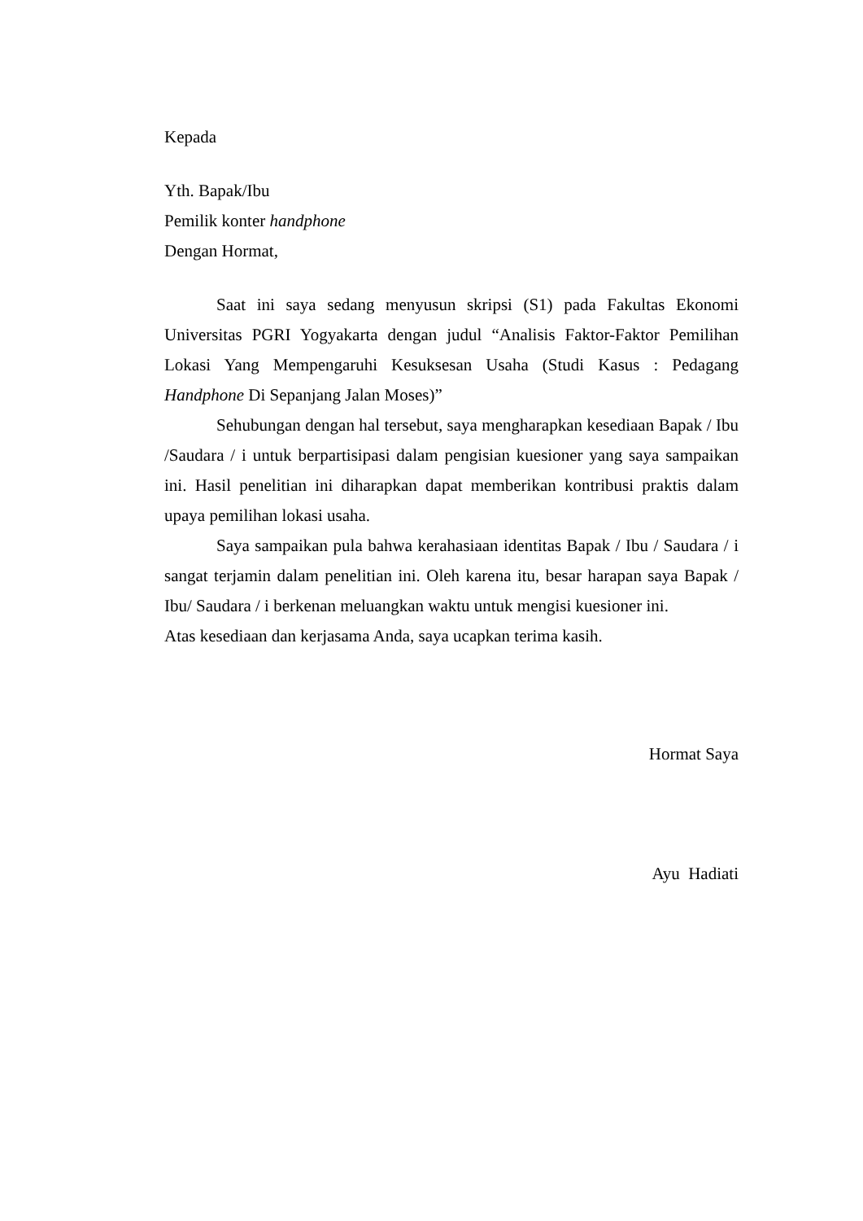Kepada
Yth. Bapak/Ibu
Pemilik konter handphone
Dengan Hormat,
Saat ini saya sedang menyusun skripsi (S1) pada Fakultas Ekonomi Universitas PGRI Yogyakarta dengan judul “Analisis Faktor-Faktor Pemilihan Lokasi Yang Mempengaruhi Kesuksesan Usaha (Studi Kasus : Pedagang Handphone Di Sepanjang Jalan Moses)”
Sehubungan dengan hal tersebut, saya mengharapkan kesediaan Bapak / Ibu /Saudara / i untuk berpartisipasi dalam pengisian kuesioner yang saya sampaikan ini. Hasil penelitian ini diharapkan dapat memberikan kontribusi praktis dalam upaya pemilihan lokasi usaha.
Saya sampaikan pula bahwa kerahasiaan identitas Bapak / Ibu / Saudara / i sangat terjamin dalam penelitian ini. Oleh karena itu, besar harapan saya Bapak / Ibu/ Saudara / i berkenan meluangkan waktu untuk mengisi kuesioner ini.
Atas kesediaan dan kerjasama Anda, saya ucapkan terima kasih.
Hormat Saya
Ayu Hadiati